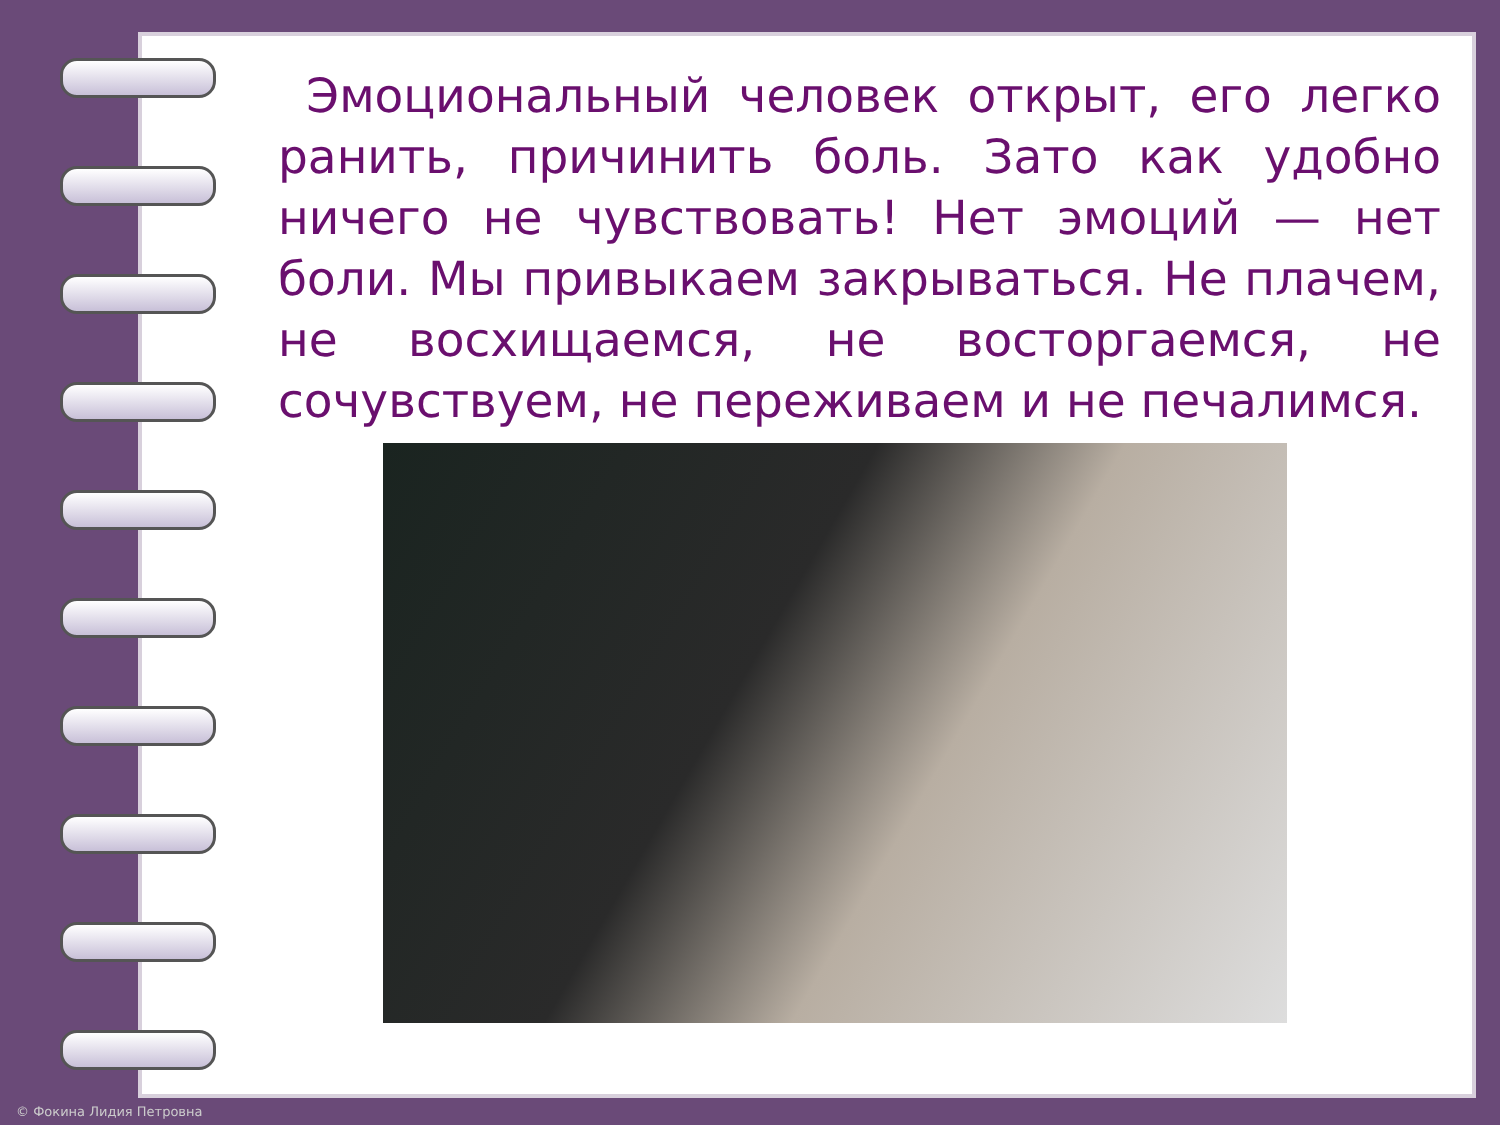Эмоциональный человек открыт, его легко ранить, причинить боль. Зато как удобно ничего не чувствовать! Нет эмоций — нет боли. Мы привыкаем закрываться. Не плачем, не восхищаемся, не восторгаемся, не сочувствуем, не переживаем и не печалимся.
© Фокина Лидия Петровна